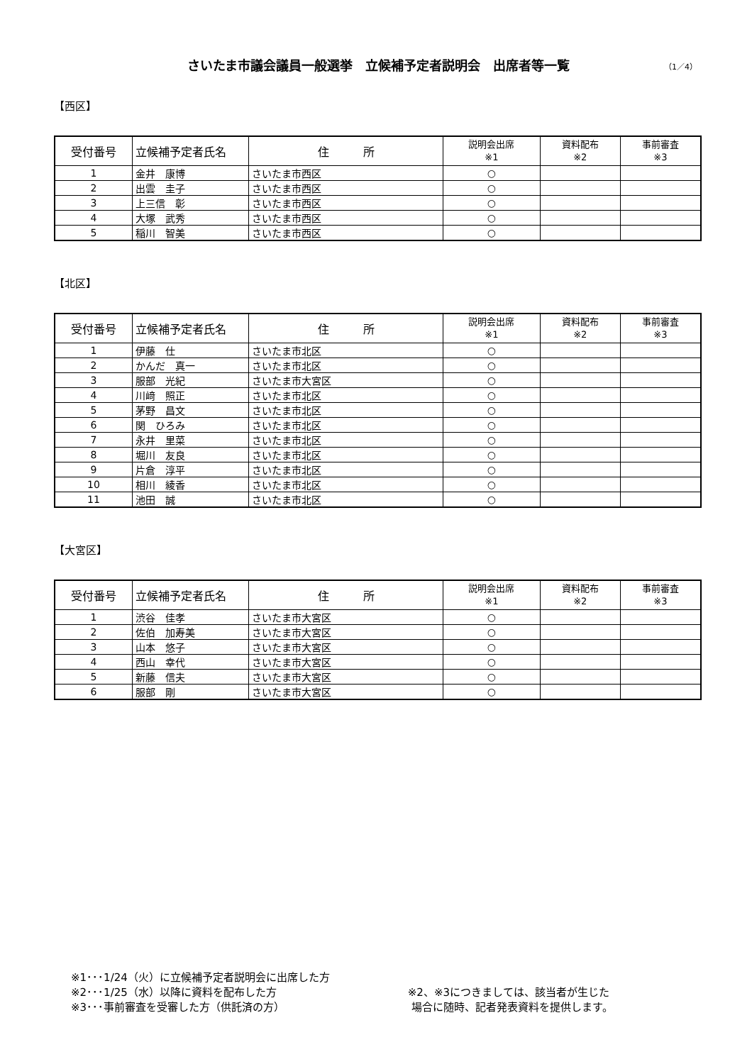さいたま市議会議員一般選挙　立候補予定者説明会　出席者等一覧 （1／4）
【西区】
| 受付番号 | 立候補予定者氏名 | 住 所 | 説明会出席 ※1 | 資料配布 ※2 | 事前審査 ※3 |
| --- | --- | --- | --- | --- | --- |
| 1 | 金井 康博 | さいたま市西区 | ○ | | |
| 2 | 出雲 圭子 | さいたま市西区 | ○ | | |
| 3 | 上三信 彰 | さいたま市西区 | ○ | | |
| 4 | 大塚 武秀 | さいたま市西区 | ○ | | |
| 5 | 稲川 智美 | さいたま市西区 | ○ | | |
【北区】
| 受付番号 | 立候補予定者氏名 | 住 所 | 説明会出席 ※1 | 資料配布 ※2 | 事前審査 ※3 |
| --- | --- | --- | --- | --- | --- |
| 1 | 伊藤 仕 | さいたま市北区 | ○ | | |
| 2 | かんだ 真一 | さいたま市北区 | ○ | | |
| 3 | 服部 光紀 | さいたま市大宮区 | ○ | | |
| 4 | 川﨑 照正 | さいたま市北区 | ○ | | |
| 5 | 茅野 昌文 | さいたま市北区 | ○ | | |
| 6 | 関 ひろみ | さいたま市北区 | ○ | | |
| 7 | 永井 里菜 | さいたま市北区 | ○ | | |
| 8 | 堀川 友良 | さいたま市北区 | ○ | | |
| 9 | 片倉 淳平 | さいたま市北区 | ○ | | |
| 10 | 相川 綾香 | さいたま市北区 | ○ | | |
| 11 | 池田 誠 | さいたま市北区 | ○ | | |
【大宮区】
| 受付番号 | 立候補予定者氏名 | 住 所 | 説明会出席 ※1 | 資料配布 ※2 | 事前審査 ※3 |
| --- | --- | --- | --- | --- | --- |
| 1 | 渋谷 佳孝 | さいたま市大宮区 | ○ | | |
| 2 | 佐伯 加寿美 | さいたま市大宮区 | ○ | | |
| 3 | 山本 悠子 | さいたま市大宮区 | ○ | | |
| 4 | 西山 幸代 | さいたま市大宮区 | ○ | | |
| 5 | 新藤 信夫 | さいたま市大宮区 | ○ | | |
| 6 | 服部 剛 | さいたま市大宮区 | ○ | | |
※1･･･1/24（火）に立候補予定者説明会に出席した方
※2･･･1/25（水）以降に資料を配布した方
※3･･･事前審査を受審した方（供託済の方）
※2、※3につきましては、該当者が生じた
場合に随時、記者発表資料を提供します。